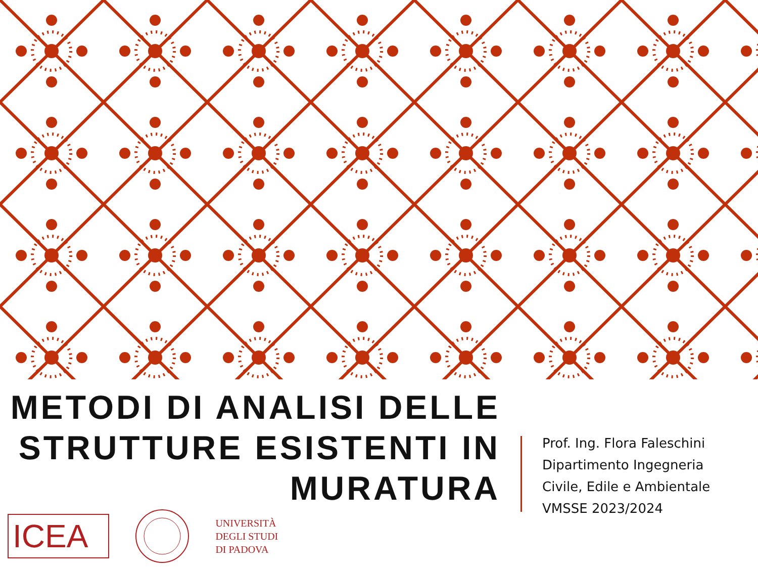METODI DI ANALISI DELLE STRUTTURE ESISTENTI IN MURATURA
Prof. Ing. Flora Faleschini
Dipartimento Ingegneria
Civile, Edile e Ambientale
VMSSE 2023/2024
ICEA
UNIVERSITÀ
DEGLI STUDI
DI PADOVA